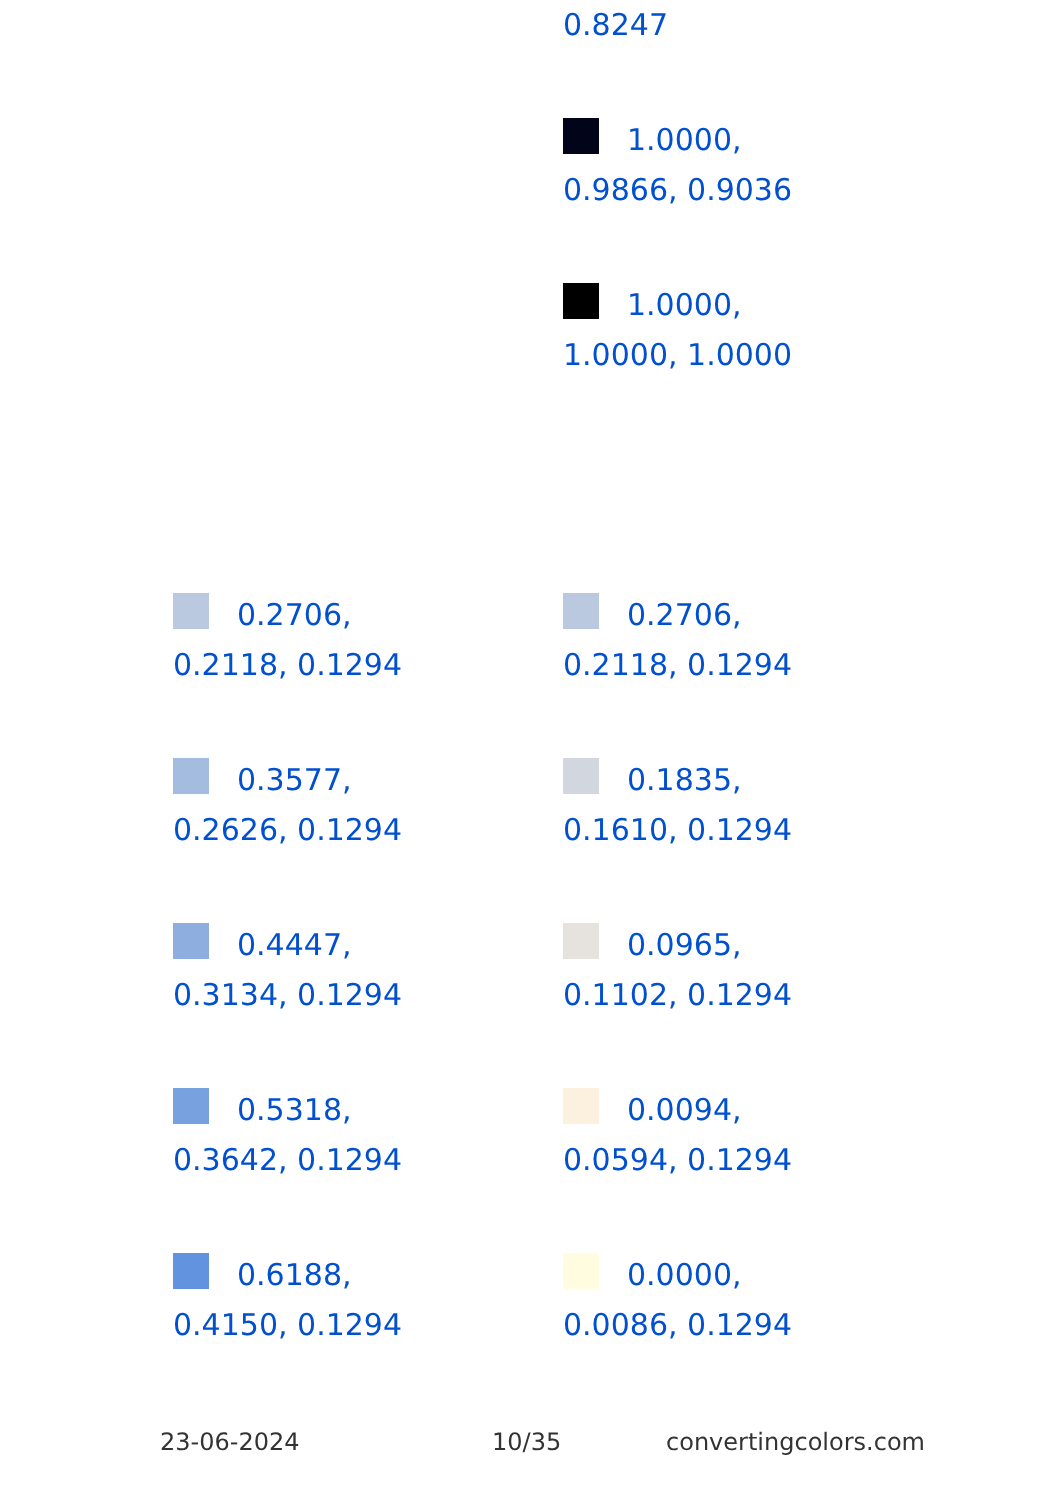0.8247
1.0000, 0.9866, 0.9036
1.0000, 1.0000, 1.0000
0.2706, 0.2118, 0.1294
0.2706, 0.2118, 0.1294
0.3577, 0.2626, 0.1294
0.1835, 0.1610, 0.1294
0.4447, 0.3134, 0.1294
0.0965, 0.1102, 0.1294
0.5318, 0.3642, 0.1294
0.0094, 0.0594, 0.1294
0.6188, 0.4150, 0.1294
0.0000, 0.0086, 0.1294
23-06-2024 10/35 convertingcolors.com